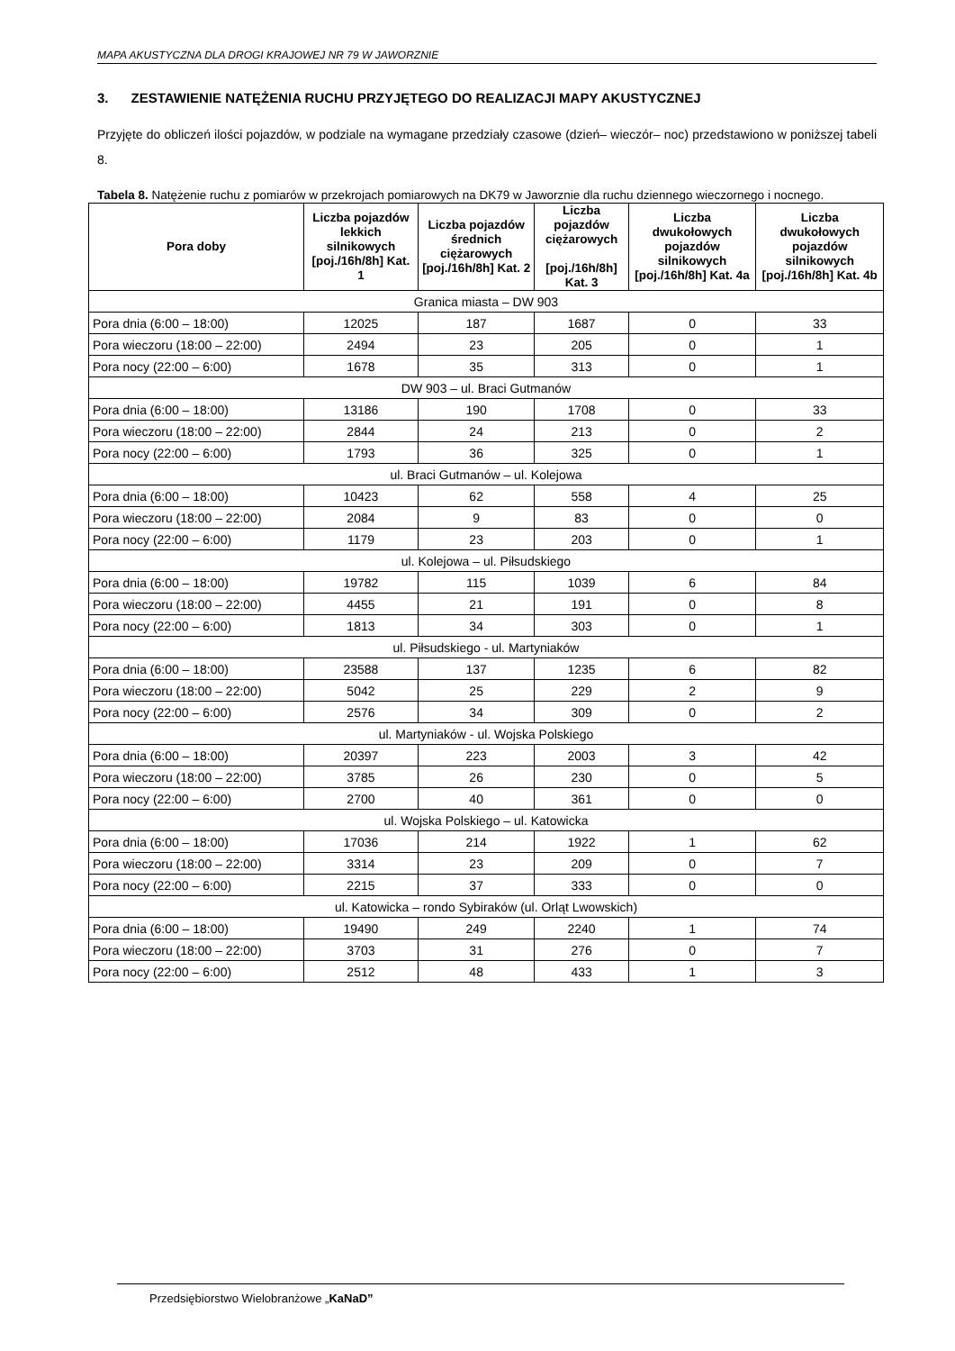MAPA AKUSTYCZNA DLA DROGI KRAJOWEJ NR 79 W JAWORZNIE
3. ZESTAWIENIE NATĘŻENIA RUCHU PRZYJĘTEGO DO REALIZACJI MAPY AKUSTYCZNEJ
Przyjęte do obliczeń ilości pojazdów, w podziale na wymagane przedziały czasowe (dzień– wieczór– noc) przedstawiono w poniższej tabeli 8.
Tabela 8. Natężenie ruchu z pomiarów w przekrojach pomiarowych na DK79 w Jaworznie dla ruchu dziennego wieczornego i nocnego.
| Pora doby | Liczba pojazdów lekkich silnikowych [poj./16h/8h] Kat. 1 | Liczba pojazdów średnich ciężarowych [poj./16h/8h] Kat. 2 | Liczba pojazdów ciężarowych [poj./16h/8h] Kat. 3 | Liczba dwukołowych pojazdów silnikowych [poj./16h/8h] Kat. 4a | Liczba dwukołowych pojazdów silnikowych [poj./16h/8h] Kat. 4b |
| --- | --- | --- | --- | --- | --- |
| Granica miasta – DW 903 | | | | | |
| Pora dnia (6:00 – 18:00) | 12025 | 187 | 1687 | 0 | 33 |
| Pora wieczoru (18:00 – 22:00) | 2494 | 23 | 205 | 0 | 1 |
| Pora nocy (22:00 – 6:00) | 1678 | 35 | 313 | 0 | 1 |
| DW 903 – ul. Braci Gutmanów | | | | | |
| Pora dnia (6:00 – 18:00) | 13186 | 190 | 1708 | 0 | 33 |
| Pora wieczoru (18:00 – 22:00) | 2844 | 24 | 213 | 0 | 2 |
| Pora nocy (22:00 – 6:00) | 1793 | 36 | 325 | 0 | 1 |
| ul. Braci Gutmanów – ul. Kolejowa | | | | | |
| Pora dnia (6:00 – 18:00) | 10423 | 62 | 558 | 4 | 25 |
| Pora wieczoru (18:00 – 22:00) | 2084 | 9 | 83 | 0 | 0 |
| Pora nocy (22:00 – 6:00) | 1179 | 23 | 203 | 0 | 1 |
| ul. Kolejowa – ul. Piłsudskiego | | | | | |
| Pora dnia (6:00 – 18:00) | 19782 | 115 | 1039 | 6 | 84 |
| Pora wieczoru (18:00 – 22:00) | 4455 | 21 | 191 | 0 | 8 |
| Pora nocy (22:00 – 6:00) | 1813 | 34 | 303 | 0 | 1 |
| ul. Piłsudskiego - ul. Martyniaków | | | | | |
| Pora dnia (6:00 – 18:00) | 23588 | 137 | 1235 | 6 | 82 |
| Pora wieczoru (18:00 – 22:00) | 5042 | 25 | 229 | 2 | 9 |
| Pora nocy (22:00 – 6:00) | 2576 | 34 | 309 | 0 | 2 |
| ul. Martyniaków - ul. Wojska Polskiego | | | | | |
| Pora dnia (6:00 – 18:00) | 20397 | 223 | 2003 | 3 | 42 |
| Pora wieczoru (18:00 – 22:00) | 3785 | 26 | 230 | 0 | 5 |
| Pora nocy (22:00 – 6:00) | 2700 | 40 | 361 | 0 | 0 |
| ul. Wojska Polskiego – ul. Katowicka | | | | | |
| Pora dnia (6:00 – 18:00) | 17036 | 214 | 1922 | 1 | 62 |
| Pora wieczoru (18:00 – 22:00) | 3314 | 23 | 209 | 0 | 7 |
| Pora nocy (22:00 – 6:00) | 2215 | 37 | 333 | 0 | 0 |
| ul. Katowicka – rondo Sybiraków (ul. Orląt Lwowskich) | | | | | |
| Pora dnia (6:00 – 18:00) | 19490 | 249 | 2240 | 1 | 74 |
| Pora wieczoru (18:00 – 22:00) | 3703 | 31 | 276 | 0 | 7 |
| Pora nocy (22:00 – 6:00) | 2512 | 48 | 433 | 1 | 3 |
Przedsiębiorstwo Wielobranżowe „KaNaD”